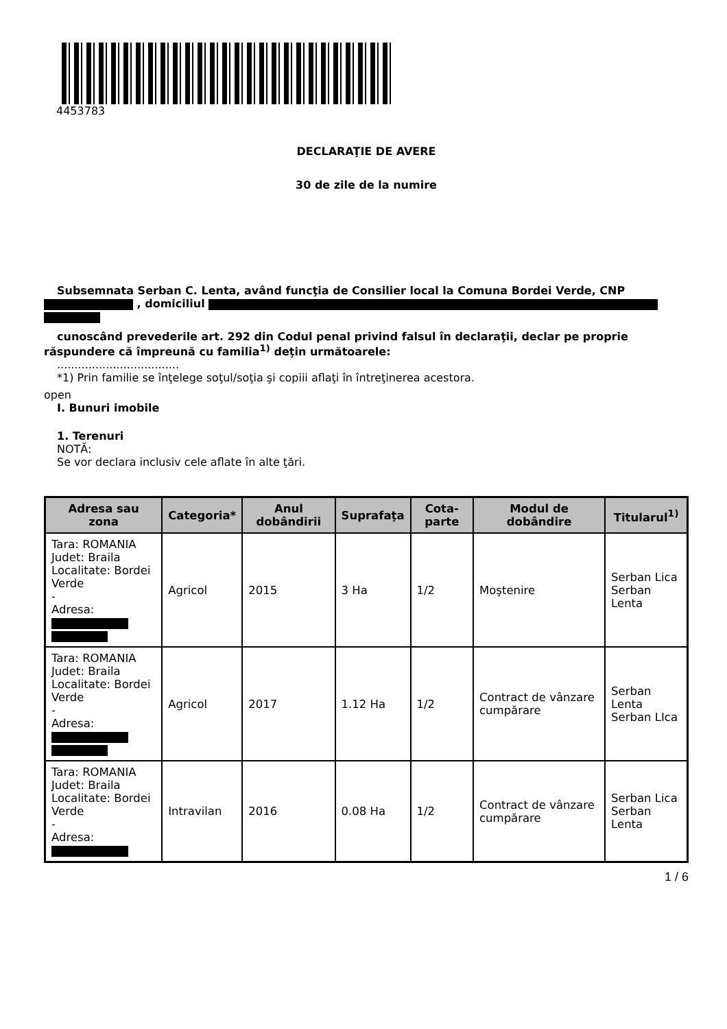4453783
DECLARAŢIE DE AVERE
30 de zile de la numire
Subsemnata Serban C. Lenta, având funcţia de Consilier local la Comuna Bordei Verde, CNP
, domiciliul
cunoscând prevederile art. 292 din Codul penal privind falsul în declaraţii, declar pe proprie răspundere că împreună cu familia<sup>1)</sup> deţin următoarele:
...................................
*1) Prin familie se înţelege soţul/soţia şi copiii aflaţi în întreţinerea acestora.
open
I. Bunuri imobile
1. Terenuri
NOTĂ:
Se vor declara inclusiv cele aflate în alte ţări.
| Adresa sau zona | Categoria* | Anul dobândirii | Suprafaţa | Cota-parte | Modul de dobândire | Titularul<sup>1)</sup> |
| --- | --- | --- | --- | --- | --- | --- |
| Tara: ROMANIA Judet: Braila Localitate: Bordei Verde - Adresa: | Agricol | 2015 | 3 Ha | 1/2 | Moştenire | Serban Lica Serban Lenta |
| Tara: ROMANIA Judet: Braila Localitate: Bordei Verde - Adresa: | Agricol | 2017 | 1.12 Ha | 1/2 | Contract de vânzare cumpărare | Serban Lenta Serban LIca |
| Tara: ROMANIA Judet: Braila Localitate: Bordei Verde - Adresa: | Intravilan | 2016 | 0.08 Ha | 1/2 | Contract de vânzare cumpărare | Serban Lica Serban Lenta |
1 / 6